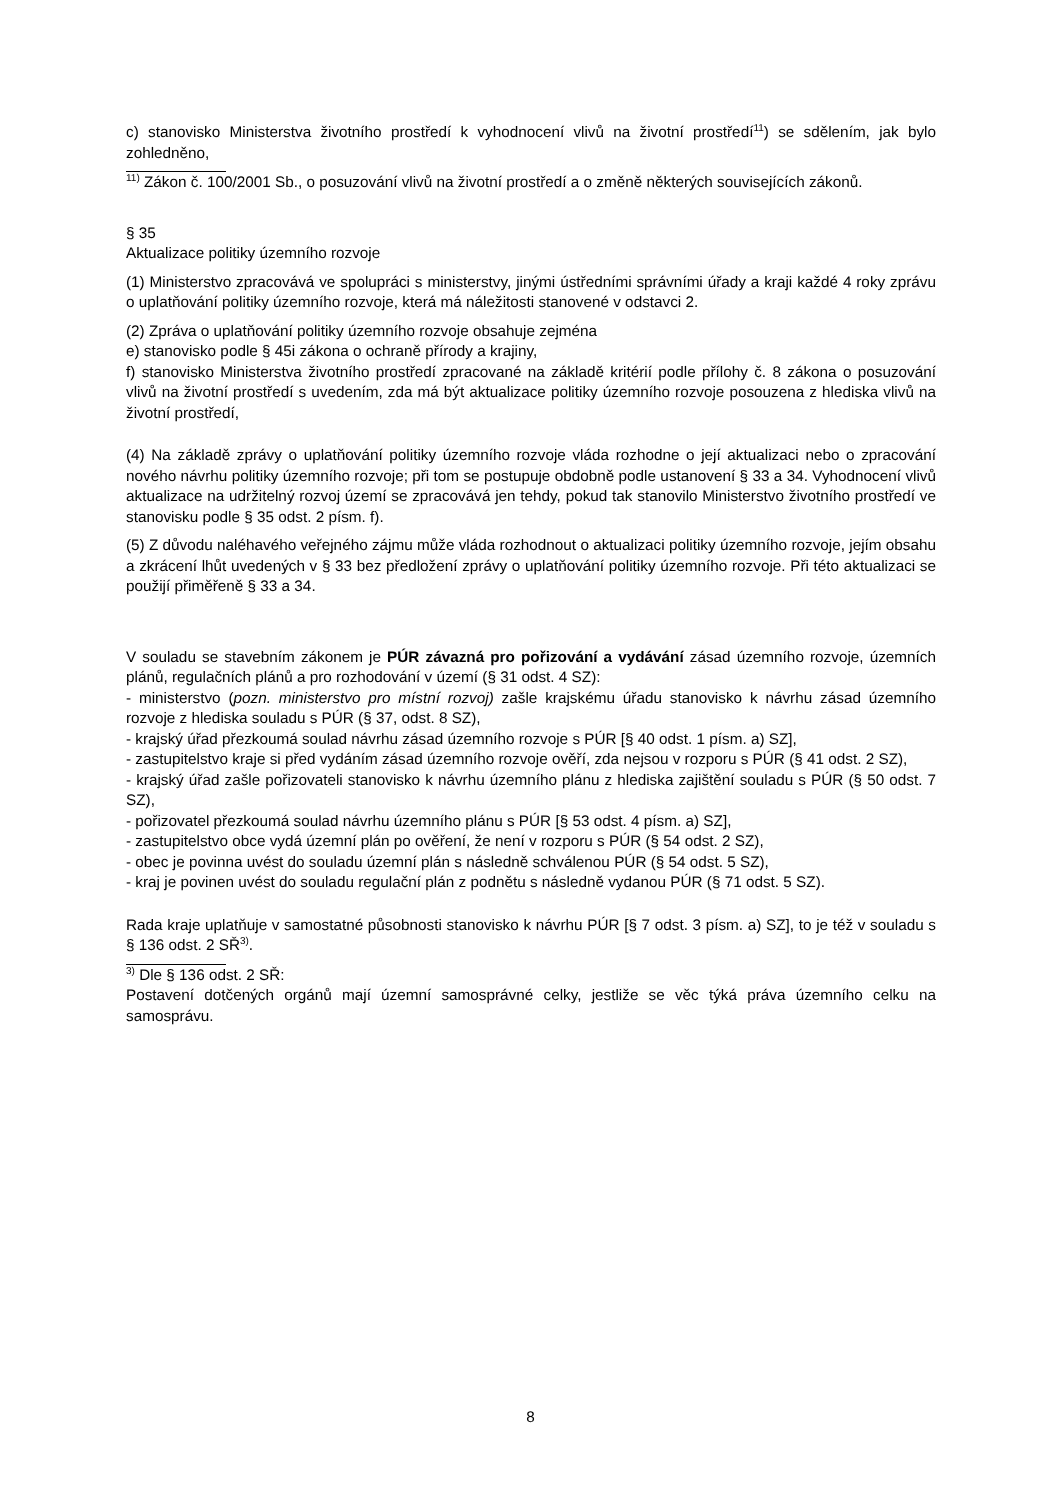c) stanovisko Ministerstva životního prostředí k vyhodnocení vlivů na životní prostředí<sup>11</sup>) se sdělením, jak bylo zohledněno,
<sup>11)</sup> Zákon č. 100/2001 Sb., o posuzování vlivů na životní prostředí a o změně některých souvisejících zákonů.
§ 35
Aktualizace politiky územního rozvoje
(1) Ministerstvo zpracovává ve spolupráci s ministerstvy, jinými ústředními správními úřady a kraji každé 4 roky zprávu o uplatňování politiky územního rozvoje, která má náležitosti stanovené v odstavci 2.
(2) Zpráva o uplatňování politiky územního rozvoje obsahuje zejména
e) stanovisko podle § 45i zákona o ochraně přírody a krajiny,
f) stanovisko Ministerstva životního prostředí zpracované na základě kritérií podle přílohy č. 8 zákona o posuzování vlivů na životní prostředí s uvedením, zda má být aktualizace politiky územního rozvoje posouzena z hlediska vlivů na životní prostředí,
(4) Na základě zprávy o uplatňování politiky územního rozvoje vláda rozhodne o její aktualizaci nebo o zpracování nového návrhu politiky územního rozvoje; při tom se postupuje obdobně podle ustanovení § 33 a 34. Vyhodnocení vlivů aktualizace na udržitelný rozvoj území se zpracovává jen tehdy, pokud tak stanovilo Ministerstvo životního prostředí ve stanovisku podle § 35 odst. 2 písm. f).
(5) Z důvodu naléhavého veřejného zájmu může vláda rozhodnout o aktualizaci politiky územního rozvoje, jejím obsahu a zkrácení lhůt uvedených v § 33 bez předložení zprávy o uplatňování politiky územního rozvoje. Při této aktualizaci se použijí přiměřeně § 33 a 34.
V souladu se stavebním zákonem je PÚR závazná pro pořizování a vydávání zásad územního rozvoje, územních plánů, regulačních plánů a pro rozhodování v území (§ 31 odst. 4 SZ):
- ministerstvo (pozn. ministerstvo pro místní rozvoj) zašle krajskému úřadu stanovisko k návrhu zásad územního rozvoje z hlediska souladu s PÚR (§ 37, odst. 8 SZ),
- krajský úřad přezkoumá soulad návrhu zásad územního rozvoje s PÚR [§ 40 odst. 1 písm. a) SZ],
- zastupitelstvo kraje si před vydáním zásad územního rozvoje ověří, zda nejsou v rozporu s PÚR (§ 41 odst. 2 SZ),
- krajský úřad zašle pořizovateli stanovisko k návrhu územního plánu z hlediska zajištění souladu s PÚR (§ 50 odst. 7 SZ),
- pořizovatel přezkoumá soulad návrhu územního plánu s PÚR [§ 53 odst. 4 písm. a) SZ],
- zastupitelstvo obce vydá územní plán po ověření, že není v rozporu s PÚR (§ 54 odst. 2 SZ),
- obec je povinna uvést do souladu územní plán s následně schválenou PÚR (§ 54 odst. 5 SZ),
- kraj je povinen uvést do souladu regulační plán z podnětu s následně vydanou PÚR (§ 71 odst. 5 SZ).
Rada kraje uplatňuje v samostatné působnosti stanovisko k návrhu PÚR [§ 7 odst. 3 písm. a) SZ], to je též v souladu s § 136 odst. 2 SŘ<sup>3)</sup>.
<sup>3)</sup> Dle § 136 odst. 2 SŘ:
Postavení dotčených orgánů mají územní samosprávné celky, jestliže se věc týká práva územního celku na samosprávu.
8